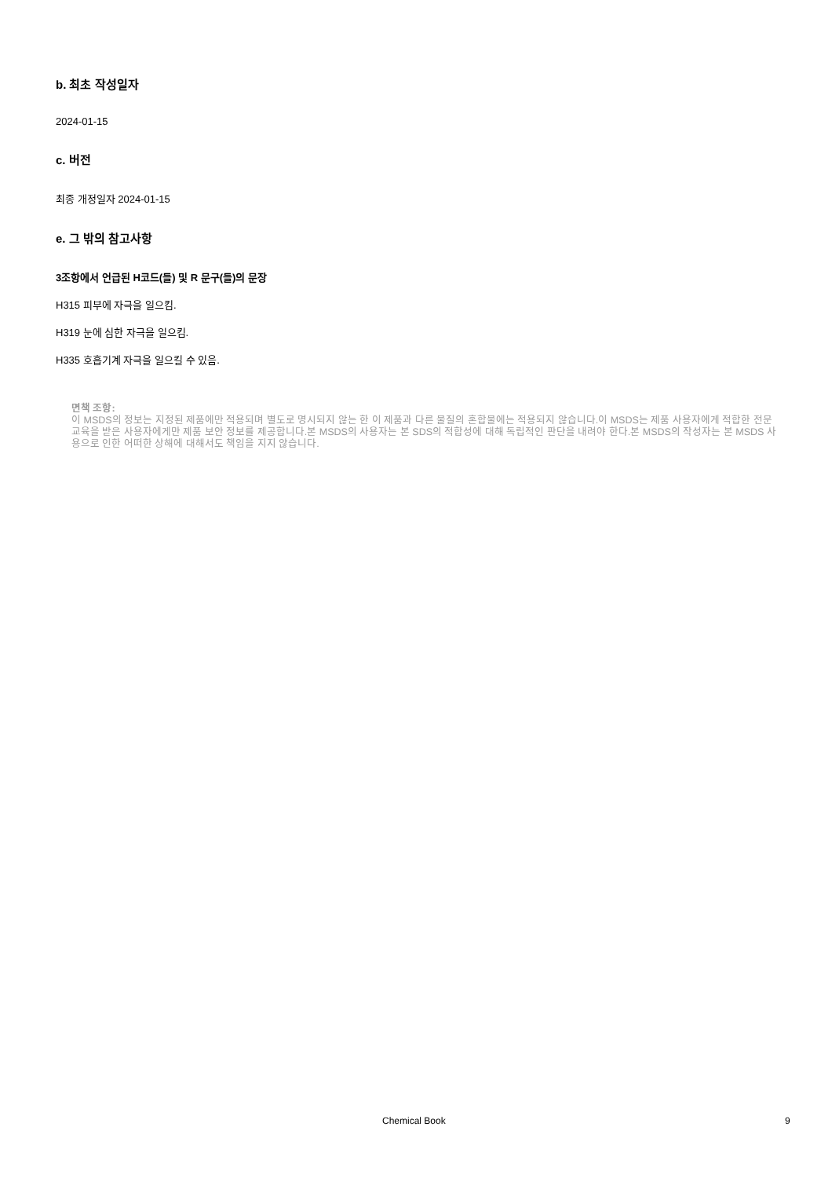b. 최초 작성일자
2024-01-15
c. 버전
최종 개정일자 2024-01-15
e. 그 밖의 참고사항
3조항에서 언급된 H코드(들) 및 R 문구(들)의 문장
H315 피부에 자극을 일으킴.
H319 눈에 심한 자극을 일으킴.
H335 호흡기계 자극을 일으킬 수 있음.
면책 조항:
이 MSDS의 정보는 지정된 제품에만 적용되며 별도로 명시되지 않는 한 이 제품과 다른 물질의 혼합물에는 적용되지 않습니다.이 MSDS는 제품 사용자에게 적합한 전문 교육을 받은 사용자에게만 제품 보안 정보를 제공합니다.본 MSDS의 사용자는 본 SDS의 적합성에 대해 독립적인 판단을 내려야 한다.본 MSDS의 작성자는 본 MSDS 사용으로 인한 어떠한 상해에 대해서도 책임을 지지 않습니다.
Chemical Book 9